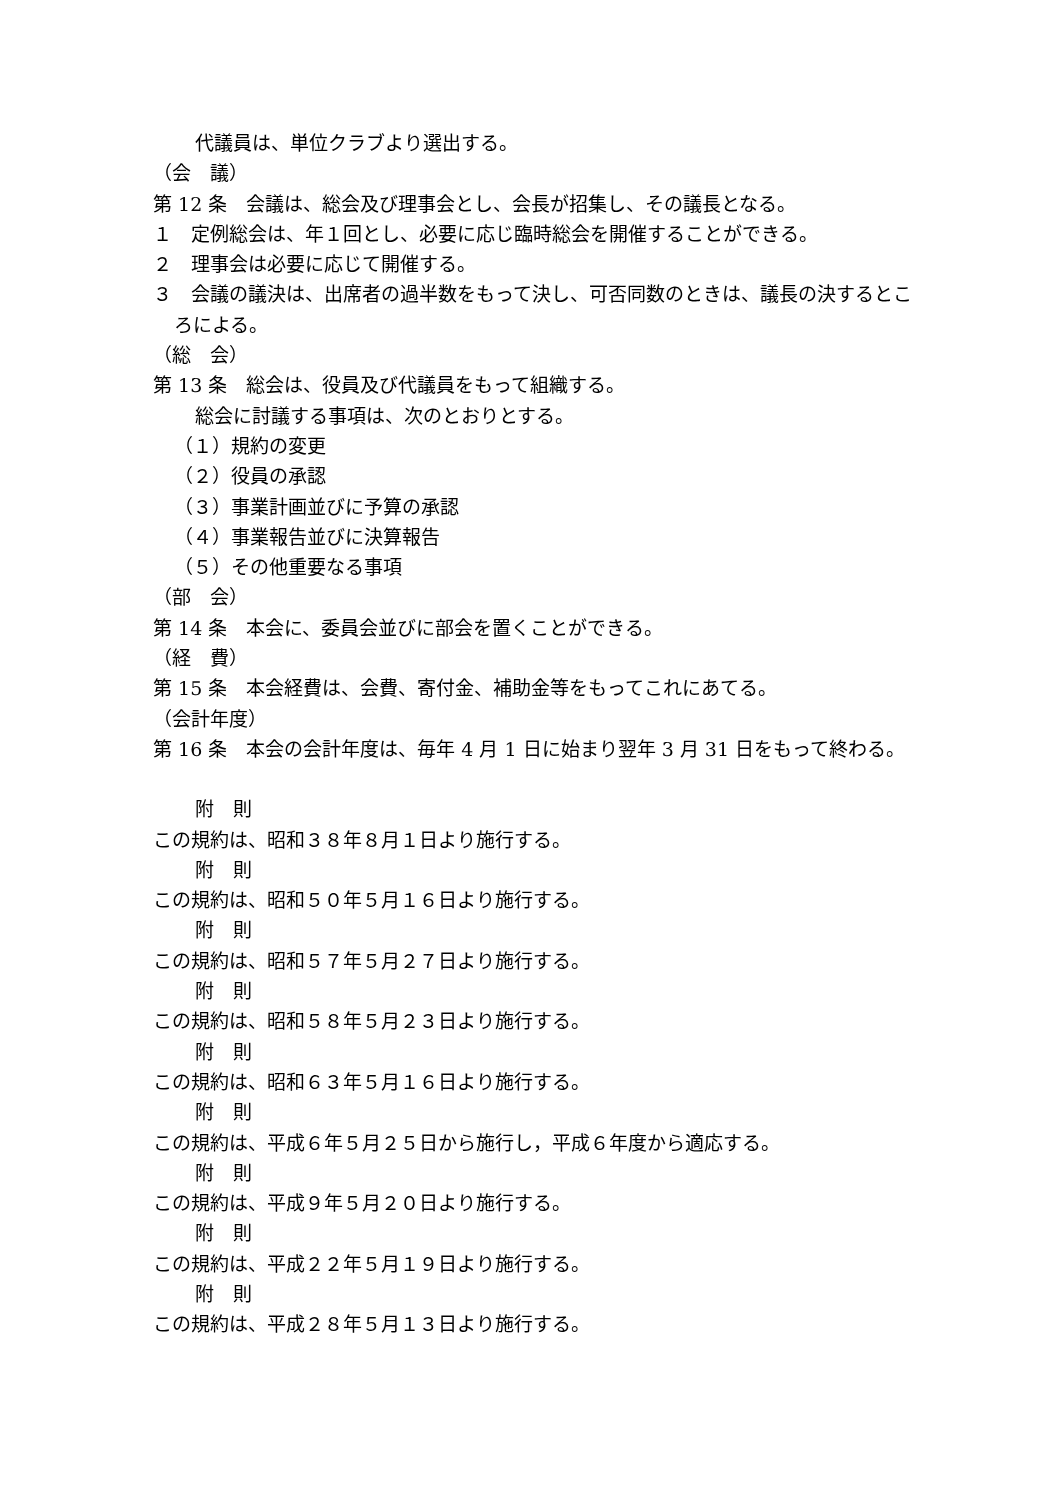代議員は、単位クラブより選出する。
（会　議）
第 12 条　会議は、総会及び理事会とし、会長が招集し、その議長となる。
１　定例総会は、年１回とし、必要に応じ臨時総会を開催することができる。
２　理事会は必要に応じて開催する。
３　会議の議決は、出席者の過半数をもって決し、可否同数のときは、議長の決するところによる。
（総　会）
第 13 条　総会は、役員及び代議員をもって組織する。
総会に討議する事項は、次のとおりとする。
（１）規約の変更
（２）役員の承認
（３）事業計画並びに予算の承認
（４）事業報告並びに決算報告
（５）その他重要なる事項
（部　会）
第 14 条　本会に、委員会並びに部会を置くことができる。
（経　費）
第 15 条　本会経費は、会費、寄付金、補助金等をもってこれにあてる。
（会計年度）
第 16 条　本会の会計年度は、毎年 4 月 1 日に始まり翌年 3 月 31 日をもって終わる。
附　則
この規約は、昭和３８年８月１日より施行する。
附　則
この規約は、昭和５０年５月１６日より施行する。
附　則
この規約は、昭和５７年５月２７日より施行する。
附　則
この規約は、昭和５８年５月２３日より施行する。
附　則
この規約は、昭和６３年５月１６日より施行する。
附　則
この規約は、平成６年５月２５日から施行し，平成６年度から適応する。
附　則
この規約は、平成９年５月２０日より施行する。
附　則
この規約は、平成２２年５月１９日より施行する。
附　則
この規約は、平成２８年５月１３日より施行する。